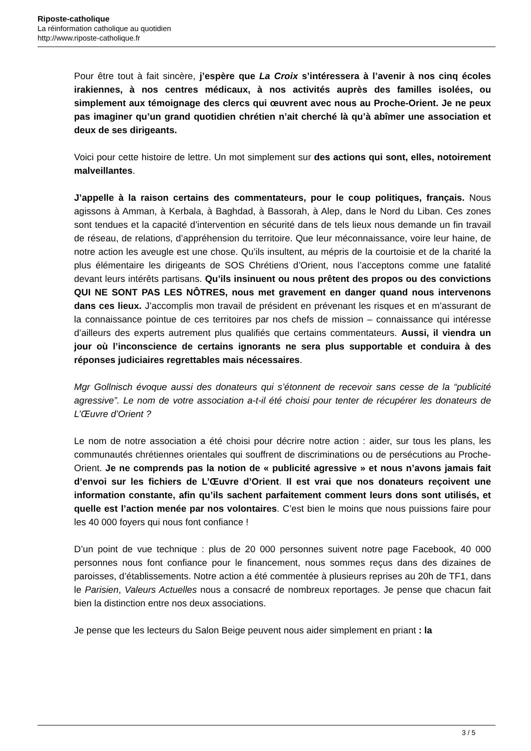Riposte-catholique
La réinformation catholique au quotidien
http://www.riposte-catholique.fr
Pour être tout à fait sincère, j’espère que La Croix s’intéressera à l’avenir à nos cinq écoles irakiennes, à nos centres médicaux, à nos activités auprès des familles isolées, ou simplement aux témoignage des clercs qui œuvrent avec nous au Proche-Orient. Je ne peux pas imaginer qu’un grand quotidien chrétien n’ait cherché là qu’à abîmer une association et deux de ses dirigeants.
Voici pour cette histoire de lettre. Un mot simplement sur des actions qui sont, elles, notoirement malveillantes.
J’appelle à la raison certains des commentateurs, pour le coup politiques, français. Nous agissons à Amman, à Kerbala, à Baghdad, à Bassorah, à Alep, dans le Nord du Liban. Ces zones sont tendues et la capacité d’intervention en sécurité dans de tels lieux nous demande un fin travail de réseau, de relations, d’appréhension du territoire. Que leur méconnaissance, voire leur haine, de notre action les aveugle est une chose. Qu’ils insultent, au mépris de la courtoisie et de la charité la plus élémentaire les dirigeants de SOS Chrétiens d’Orient, nous l’acceptons comme une fatalité devant leurs intérêts partisans. Qu’ils insinuent ou nous prêtent des propos ou des convictions QUI NE SONT PAS LES NÔTRES, nous met gravement en danger quand nous intervenons dans ces lieux. J’accomplis mon travail de président en prévenant les risques et en m’assurant de la connaissance pointue de ces territoires par nos chefs de mission – connaissance qui intéresse d’ailleurs des experts autrement plus qualifiés que certains commentateurs. Aussi, il viendra un jour où l’inconscience de certains ignorants ne sera plus supportable et conduira à des réponses judiciaires regrettables mais nécessaires.
Mgr Gollnisch évoque aussi des donateurs qui s’étonnent de recevoir sans cesse de la “publicité agressive”. Le nom de votre association a-t-il été choisi pour tenter de récupérer les donateurs de L’Œuvre d’Orient ?
Le nom de notre association a été choisi pour décrire notre action : aider, sur tous les plans, les communautés chrétiennes orientales qui souffrent de discriminations ou de persécutions au Proche-Orient. Je ne comprends pas la notion de « publicité agressive » et nous n’avons jamais fait d’envoi sur les fichiers de L’Œuvre d’Orient. Il est vrai que nos donateurs reçoivent une information constante, afin qu’ils sachent parfaitement comment leurs dons sont utilisés, et quelle est l’action menée par nos volontaires. C’est bien le moins que nous puissions faire pour les 40 000 foyers qui nous font confiance !
D’un point de vue technique : plus de 20 000 personnes suivent notre page Facebook, 40 000 personnes nous font confiance pour le financement, nous sommes reçus dans des dizaines de paroisses, d’établissements. Notre action a été commentée à plusieurs reprises au 20h de TF1, dans le Parisien, Valeurs Actuelles nous a consacré de nombreux reportages. Je pense que chacun fait bien la distinction entre nos deux associations.
Je pense que les lecteurs du Salon Beige peuvent nous aider simplement en priant : la
3 / 5